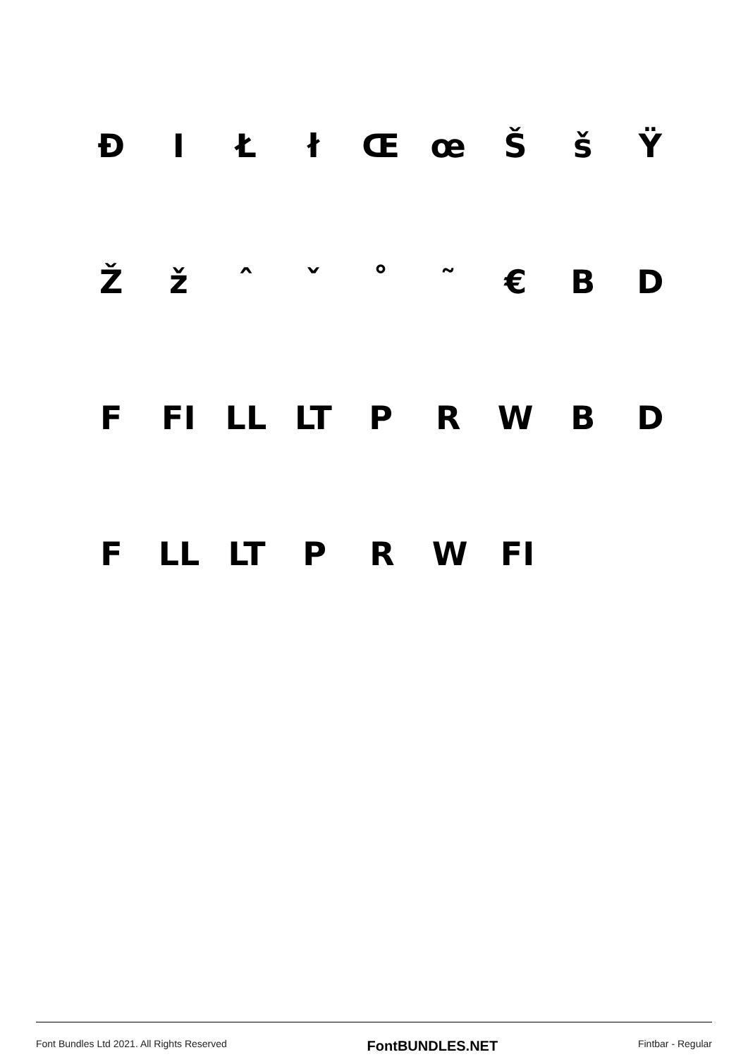ĐIŁłŒœŠšŸ
Žžˆˇ ˚ ˜ € BD
F FI LL LT PRWBD
F LL LT PRW FI
Font Bundles Ltd 2021. All Rights Reserved FontBUNDLES.NET Fintbar - Regular